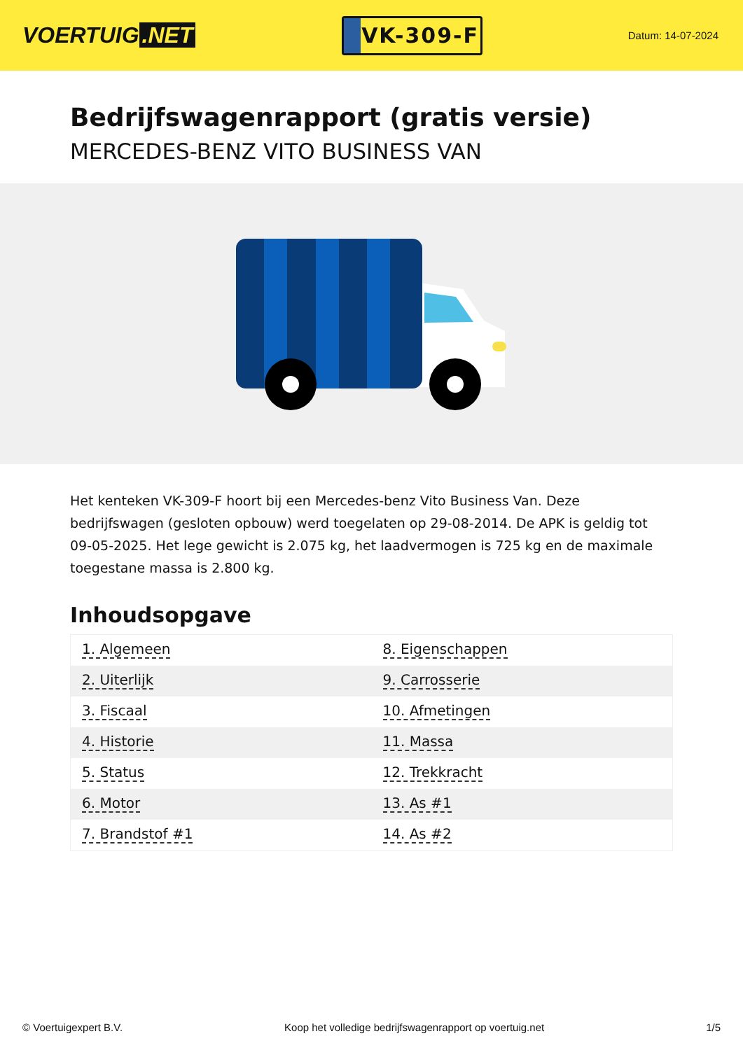VOERTUIG.NET
VK-309-F
Datum: 14-07-2024
Bedrijfswagenrapport (gratis versie)
MERCEDES-BENZ VITO BUSINESS VAN
Het kenteken VK-309-F hoort bij een Mercedes-benz Vito Business Van. Deze bedrijfswagen (gesloten opbouw) werd toegelaten op 29-08-2014. De APK is geldig tot 09-05-2025. Het lege gewicht is 2.075 kg, het laadvermogen is 725 kg en de maximale toegestane massa is 2.800 kg.
Inhoudsopgave
| 1. Algemeen | 8. Eigenschappen |
| 2. Uiterlijk | 9. Carrosserie |
| 3. Fiscaal | 10. Afmetingen |
| 4. Historie | 11. Massa |
| 5. Status | 12. Trekkracht |
| 6. Motor | 13. As #1 |
| 7. Brandstof #1 | 14. As #2 |
© Voertuigexpert B.V. Koop het volledige bedrijfswagenrapport op voertuig.net 1/5